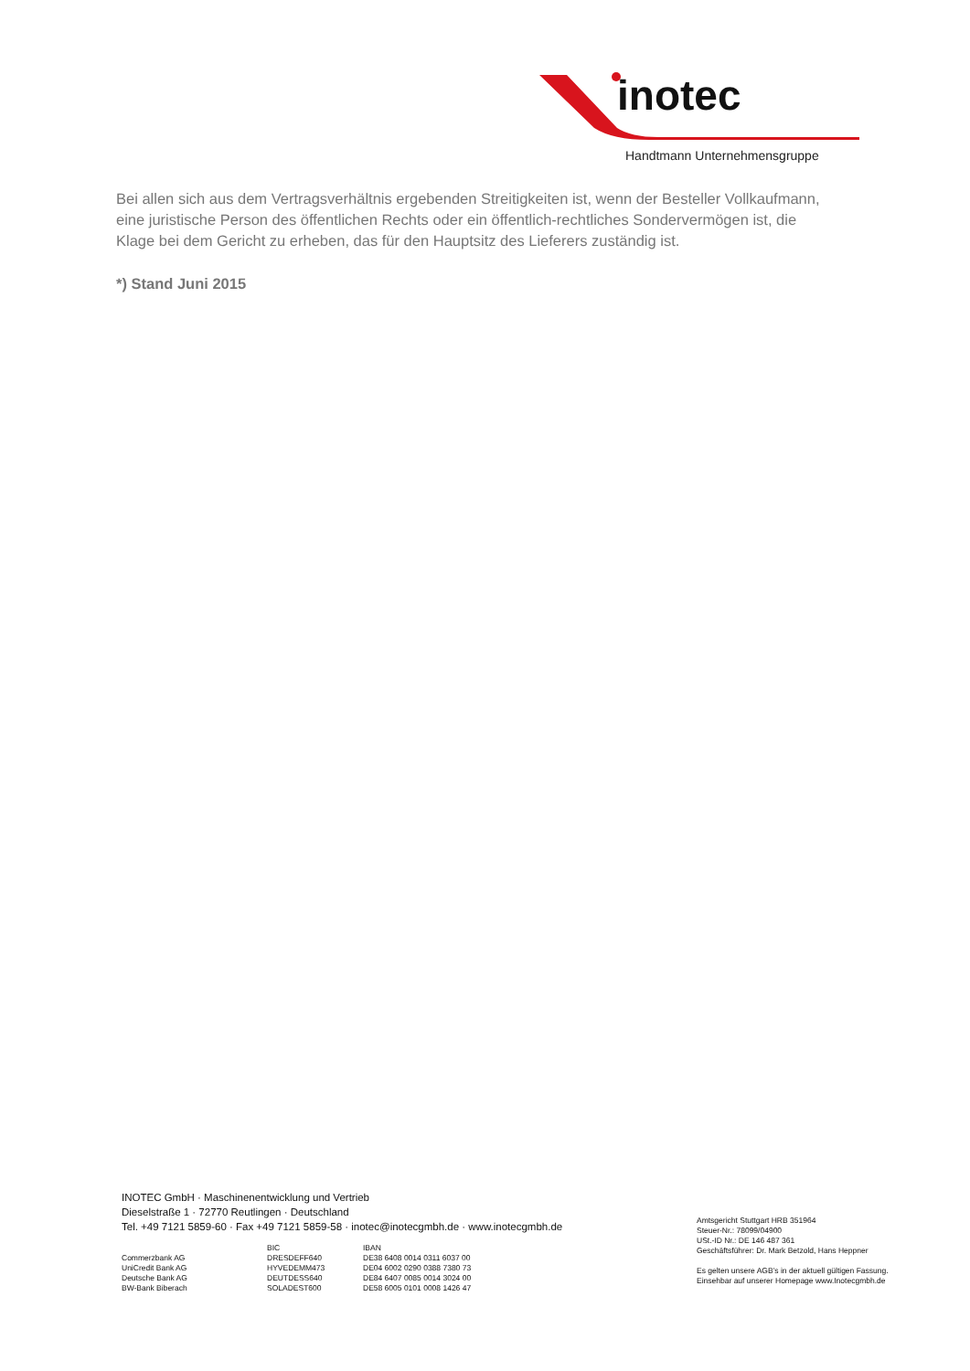inotec
Handtmann Unternehmensgruppe
Bei allen sich aus dem Vertragsverhältnis ergebenden Streitigkeiten ist, wenn der Besteller Vollkaufmann, eine juristische Person des öffentlichen Rechts oder ein öffentlich-rechtliches Sondervermögen ist, die Klage bei dem Gericht zu erheben, das für den Hauptsitz des Lieferers zuständig ist.
*) Stand Juni 2015
INOTEC GmbH · Maschinenentwicklung und Vertrieb
Dieselstraße 1 · 72770 Reutlingen · Deutschland
Tel. +49 7121 5859-60 · Fax +49 7121 5859-58 · inotec@inotecgmbh.de · www.inotecgmbh.de
| | BIC | IBAN |
| --- | --- | --- |
| Commerzbank AG | DRESDEFF640 | DE38 6408 0014 0311 6037 00 |
| UniCredit Bank AG | HYVEDEMM473 | DE04 6002 0290 0388 7380 73 |
| Deutsche Bank AG | DEUTDESS640 | DE84 6407 0085 0014 3024 00 |
| BW-Bank Biberach | SOLADEST600 | DE58 6005 0101 0008 1426 47 |
Amtsgericht Stuttgart HRB 351964
Steuer-Nr.: 78099/04900
USt.-ID Nr.: DE 146 487 361
Geschäftsführer: Dr. Mark Betzold, Hans Heppner
Es gelten unsere AGB’s in der aktuell gültigen Fassung.
Einsehbar auf unserer Homepage www.Inotecgmbh.de